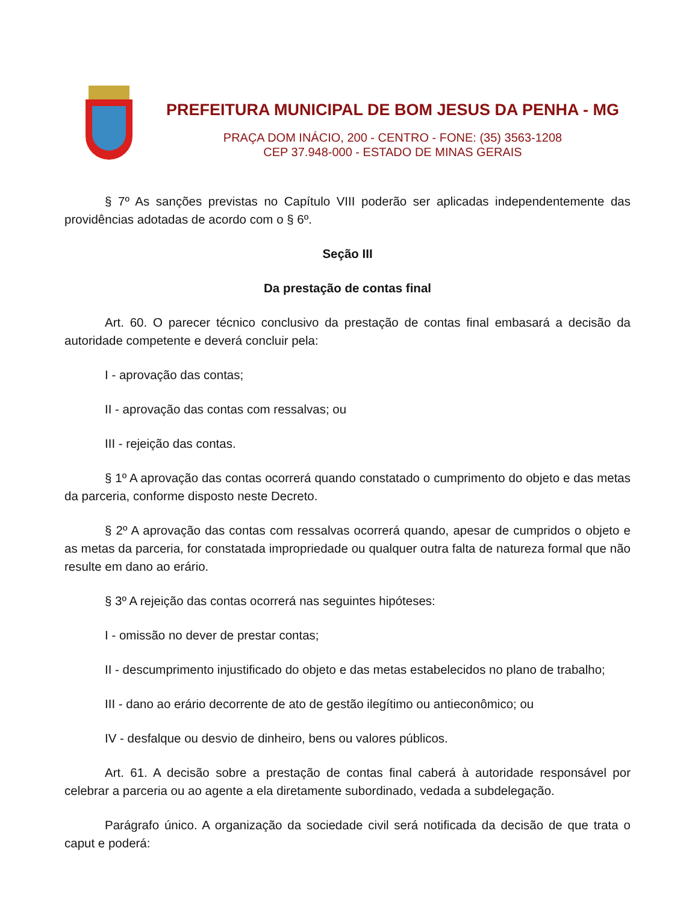PREFEITURA MUNICIPAL DE BOM JESUS DA PENHA - MG
PRAÇA DOM INÁCIO, 200 - CENTRO - FONE: (35) 3563-1208
CEP 37.948-000 - ESTADO DE MINAS GERAIS
§ 7º As sanções previstas no Capítulo VIII poderão ser aplicadas independentemente das providências adotadas de acordo com o § 6º.
Seção III
Da prestação de contas final
Art. 60. O parecer técnico conclusivo da prestação de contas final embasará a decisão da autoridade competente e deverá concluir pela:
I - aprovação das contas;
II - aprovação das contas com ressalvas; ou
III - rejeição das contas.
§ 1º A aprovação das contas ocorrerá quando constatado o cumprimento do objeto e das metas da parceria, conforme disposto neste Decreto.
§ 2º A aprovação das contas com ressalvas ocorrerá quando, apesar de cumpridos o objeto e as metas da parceria, for constatada impropriedade ou qualquer outra falta de natureza formal que não resulte em dano ao erário.
§ 3º A rejeição das contas ocorrerá nas seguintes hipóteses:
I - omissão no dever de prestar contas;
II - descumprimento injustificado do objeto e das metas estabelecidos no plano de trabalho;
III - dano ao erário decorrente de ato de gestão ilegítimo ou antieconômico; ou
IV - desfalque ou desvio de dinheiro, bens ou valores públicos.
Art. 61. A decisão sobre a prestação de contas final caberá à autoridade responsável por celebrar a parceria ou ao agente a ela diretamente subordinado, vedada a subdelegação.
Parágrafo único. A organização da sociedade civil será notificada da decisão de que trata o caput e poderá: